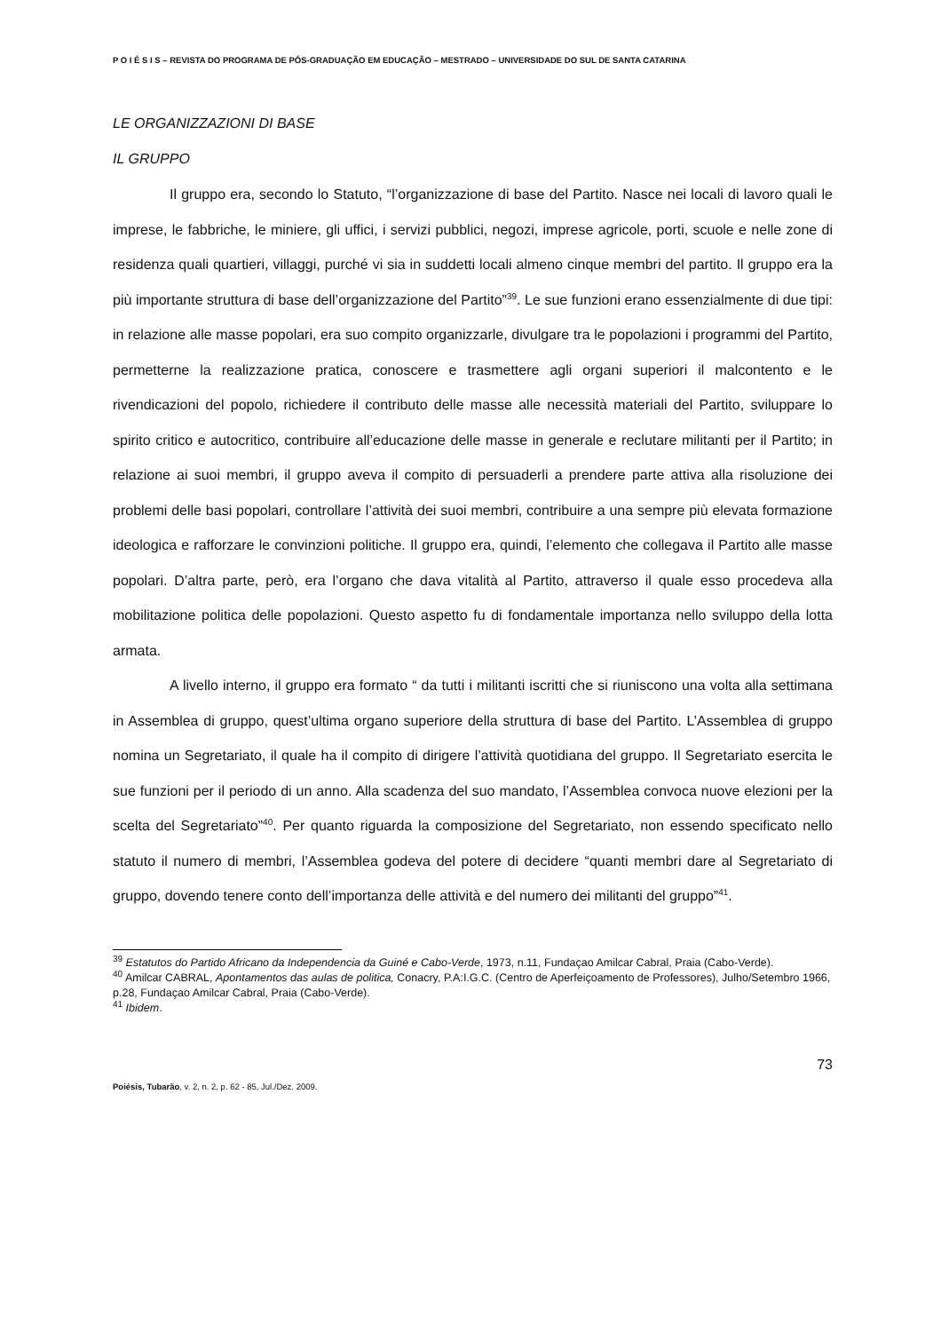P O I É S I S – REVISTA DO PROGRAMA DE PÓS-GRADUAÇÃO EM EDUCAÇÃO – MESTRADO – UNIVERSIDADE DO SUL DE SANTA CATARINA
LE ORGANIZZAZIONI DI BASE
IL GRUPPO
Il gruppo era, secondo lo Statuto, “l’organizzazione di base del Partito. Nasce nei locali di lavoro quali le imprese, le fabbriche, le miniere, gli uffici, i servizi pubblici, negozi, imprese agricole, porti, scuole e nelle zone di residenza quali quartieri, villaggi, purché vi sia in suddetti locali almeno cinque membri del partito. Il gruppo era la più importante struttura di base dell’organizzazione del Partito”<sup>39</sup>. Le sue funzioni erano essenzialmente di due tipi: in relazione alle masse popolari, era suo compito organizzarle, divulgare tra le popolazioni i programmi del Partito, permetterne la realizzazione pratica, conoscere e trasmettere agli organi superiori il malcontento e le rivendicazioni del popolo, richiedere il contributo delle masse alle necessità materiali del Partito, sviluppare lo spirito critico e autocritico, contribuire all’educazione delle masse in generale e reclutare militanti per il Partito; in relazione ai suoi membri, il gruppo aveva il compito di persuaderli a prendere parte attiva alla risoluzione dei problemi delle basi popolari, controllare l’attività dei suoi membri, contribuire a una sempre più elevata formazione ideologica e rafforzare le convinzioni politiche. Il gruppo era, quindi, l’elemento che collegava il Partito alle masse popolari. D’altra parte, però, era l’organo che dava vitalità al Partito, attraverso il quale esso procedeva alla mobilitazione politica delle popolazioni. Questo aspetto fu di fondamentale importanza nello sviluppo della lotta armata.
A livello interno, il gruppo era formato “ da tutti i militanti iscritti che si riuniscono una volta alla settimana in Assemblea di gruppo, quest’ultima organo superiore della struttura di base del Partito. L’Assemblea di gruppo nomina un Segretariato, il quale ha il compito di dirigere l’attività quotidiana del gruppo. Il Segretariato esercita le sue funzioni per il periodo di un anno. Alla scadenza del suo mandato, l’Assemblea convoca nuove elezioni per la scelta del Segretariato”<sup>40</sup>. Per quanto riguarda la composizione del Segretariato, non essendo specificato nello statuto il numero di membri, l’Assemblea godeva del potere di decidere “quanti membri dare al Segretariato di gruppo, dovendo tenere conto dell’importanza delle attività e del numero dei militanti del gruppo”<sup>41</sup>.
<sup>39</sup> Estatutos do Partido Africano da Independencia da Guiné e Cabo-Verde, 1973, n.11, Fundaçao Amilcar Cabral, Praia (Cabo-Verde).
<sup>40</sup> Amilcar CABRAL, Apontamentos das aulas de politica, Conacry, P.A:I.G.C. (Centro de Aperfeiçoamento de Professores), Julho/Setembro 1966, p.28, Fundaçao Amilcar Cabral, Praia (Cabo-Verde).
<sup>41</sup> Ibidem.
73
Poiésis, Tubarão, v. 2, n. 2, p. 62 - 85, Jul./Dez. 2009.